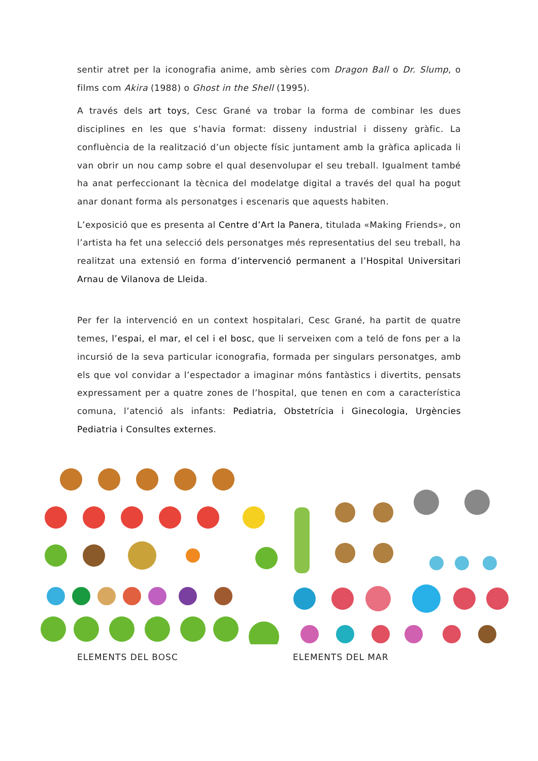sentir atret per la iconografia anime, amb sèries com Dragon Ball o Dr. Slump, o films com Akira (1988) o Ghost in the Shell (1995).
A través dels art toys, Cesc Grané va trobar la forma de combinar les dues disciplines en les que s’havia format: disseny industrial i disseny gràfic. La confluència de la realització d’un objecte físic juntament amb la gràfica aplicada li van obrir un nou camp sobre el qual desenvolupar el seu treball. Igualment també ha anat perfeccionant la tècnica del modelatge digital a través del qual ha pogut anar donant forma als personatges i escenaris que aquests habiten.
L’exposició que es presenta al Centre d’Art la Panera, titulada «Making Friends», on l’artista ha fet una selecció dels personatges més representatius del seu treball, ha realitzat una extensió en forma d’intervenció permanent a l’Hospital Universitari Arnau de Vilanova de Lleida.
Per fer la intervenció en un context hospitalari, Cesc Grané, ha partit de quatre temes, l’espai, el mar, el cel i el bosc, que li serveixen com a teló de fons per a la incursió de la seva particular iconografia, formada per singulars personatges, amb els que vol convidar a l’espectador a imaginar móns fantàstics i divertits, pensats expressament per a quatre zones de l’hospital, que tenen en com a característica comuna, l’atenció als infants: Pediatria, Obstetrícia i Ginecologia, Urgències Pediatria i Consultes externes.
ELEMENTS DEL BOSC ELEMENTS DEL MAR